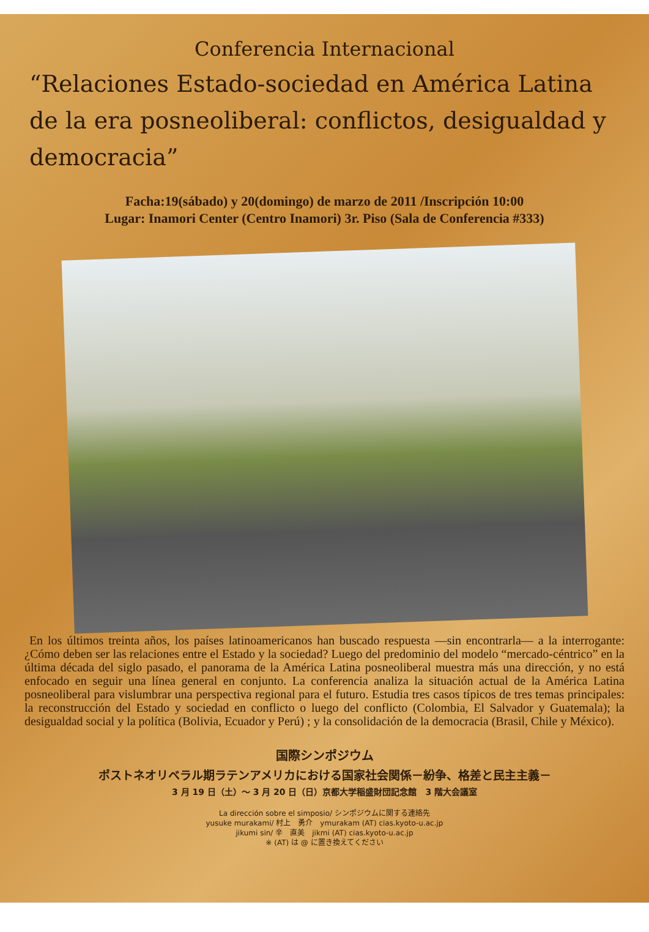Conferencia Internacional
“Relaciones Estado-sociedad en América Latina de la era posneoliberal: conflictos, desigualdad y democracia”
Facha:19(sábado) y 20(domingo) de marzo de 2011 /Inscripción 10:00
Lugar: Inamori Center (Centro Inamori) 3r. Piso (Sala de Conferencia #333)
En los últimos treinta años, los países latinoamericanos han buscado respuesta —sin encontrarla— a la interrogante: ¿Cómo deben ser las relaciones entre el Estado y la sociedad? Luego del predominio del modelo “mercado-céntrico” en la última década del siglo pasado, el panorama de la América Latina posneoliberal muestra más una dirección, y no está enfocado en seguir una línea general en conjunto. La conferencia analiza la situación actual de la América Latina posneoliberal para vislumbrar una perspectiva regional para el futuro. Estudia tres casos típicos de tres temas principales: la reconstrucción del Estado y sociedad en conflicto o luego del conflicto (Colombia, El Salvador y Guatemala); la desigualdad social y la política (Bolivia, Ecuador y Perú) ; y la consolidación de la democracia (Brasil, Chile y México).
国際シンポジウム
ポストネオリベラル期ラテンアメリカにおける国家社会関係－紛争、格差と民主主義－
3 月 19 日（土）～ 3 月 20 日（日）京都大学稲盛財団記念館　3 階大会議室
La dirección sobre el simposio/ シンポジウムに関する連絡先
yusuke murakami/ 村上　勇介　ymurakam (AT) cias.kyoto-u.ac.jp
jikumi sin/ 辛　直美　jikmi (AT) cias.kyoto-u.ac.jp
※ (AT) は @ に置き換えてください